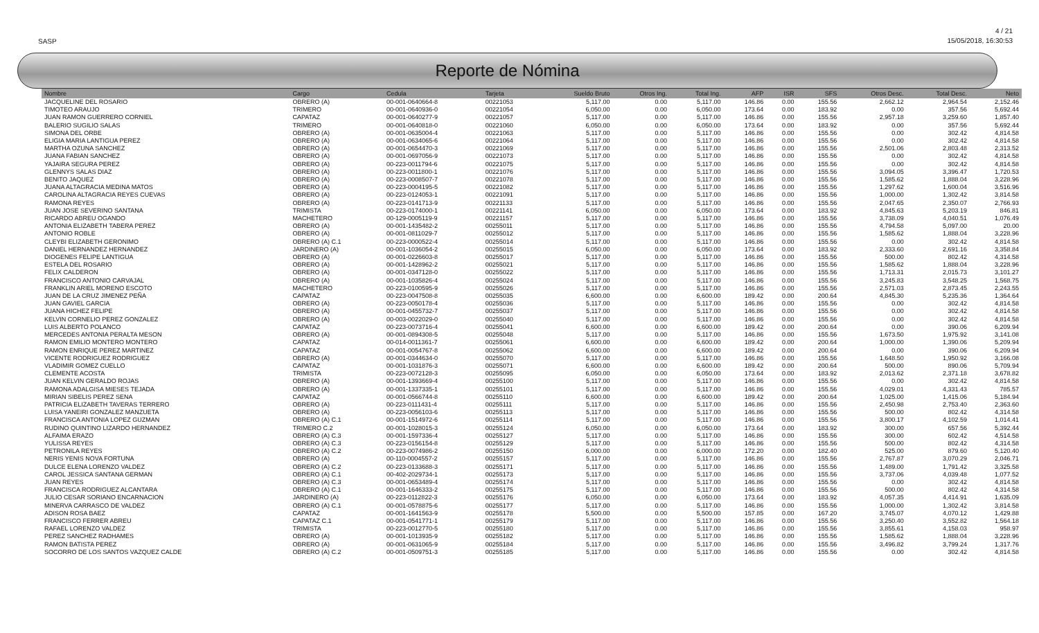SASP
4 / 21
15/05/2018, 16:30:53
Reporte de Nómina
| Nombre | Cargo | Cedula | Tarjeta | Sueldo Bruto | Otros Ing. | Total Ing. | AFP | ISR | SFS | Otros Desc. | Total Desc. | Neto |
| --- | --- | --- | --- | --- | --- | --- | --- | --- | --- | --- | --- | --- |
| JACQUELINE DEL ROSARIO | OBRERO (A) | 00-001-0640664-8 | 00221053 | 5,117.00 | 0.00 | 5,117.00 | 146.86 | 0.00 | 155.56 | 2,662.12 | 2,964.54 | 2,152.46 |
| TIMOTEO ARAUJO | TRIMERO | 00-001-0640936-0 | 00221054 | 6,050.00 | 0.00 | 6,050.00 | 173.64 | 0.00 | 183.92 | 0.00 | 357.56 | 5,692.44 |
| JUAN RAMON GUERRERO CORNIEL | CAPATAZ | 00-001-0640277-9 | 00221057 | 5,117.00 | 0.00 | 5,117.00 | 146.86 | 0.00 | 155.56 | 2,957.18 | 3,259.60 | 1,857.40 |
| BALERIO SUGILIO SALAS | TRIMERO | 00-001-0640818-0 | 00221060 | 6,050.00 | 0.00 | 6,050.00 | 173.64 | 0.00 | 183.92 | 0.00 | 357.56 | 5,692.44 |
| SIMONA DEL ORBE | OBRERO (A) | 00-001-0635004-4 | 00221063 | 5,117.00 | 0.00 | 5,117.00 | 146.86 | 0.00 | 155.56 | 0.00 | 302.42 | 4,814.58 |
| ELIGIA MARIA LANTIGUA PEREZ | OBRERO (A) | 00-001-0634065-6 | 00221064 | 5,117.00 | 0.00 | 5,117.00 | 146.86 | 0.00 | 155.56 | 0.00 | 302.42 | 4,814.58 |
| MARTHA OZUNA SANCHEZ | OBRERO (A) | 00-001-0654470-3 | 00221069 | 5,117.00 | 0.00 | 5,117.00 | 146.86 | 0.00 | 155.56 | 2,501.06 | 2,803.48 | 2,313.52 |
| JUANA FABIAN SANCHEZ | OBRERO (A) | 00-001-0697056-9 | 00221073 | 5,117.00 | 0.00 | 5,117.00 | 146.86 | 0.00 | 155.56 | 0.00 | 302.42 | 4,814.58 |
| YAJAIRA SEGURA PEREZ | OBRERO (A) | 00-223-0011794-6 | 00221075 | 5,117.00 | 0.00 | 5,117.00 | 146.86 | 0.00 | 155.56 | 0.00 | 302.42 | 4,814.58 |
| GLENNYS SALAS DIAZ | OBRERO (A) | 00-223-0011800-1 | 00221076 | 5,117.00 | 0.00 | 5,117.00 | 146.86 | 0.00 | 155.56 | 3,094.05 | 3,396.47 | 1,720.53 |
| BENITO JAQUEZ | OBRERO (A) | 00-223-0008507-7 | 00221078 | 5,117.00 | 0.00 | 5,117.00 | 146.86 | 0.00 | 155.56 | 1,585.62 | 1,888.04 | 3,228.96 |
| JUANA ALTAGRACIA MEDINA MATOS | OBRERO (A) | 00-223-0004195-5 | 00221082 | 5,117.00 | 0.00 | 5,117.00 | 146.86 | 0.00 | 155.56 | 1,297.62 | 1,600.04 | 3,516.96 |
| CAROLINA ALTAGRACIA REYES CUEVAS | OBRERO (A) | 00-223-0124053-1 | 00221091 | 5,117.00 | 0.00 | 5,117.00 | 146.86 | 0.00 | 155.56 | 1,000.00 | 1,302.42 | 3,814.58 |
| RAMONA REYES | OBRERO (A) | 00-223-0141713-9 | 00221133 | 5,117.00 | 0.00 | 5,117.00 | 146.86 | 0.00 | 155.56 | 2,047.65 | 2,350.07 | 2,766.93 |
| JUAN JOSE SEVERINO SANTANA | TRIMISTA | 00-223-0174000-1 | 00221141 | 6,050.00 | 0.00 | 6,050.00 | 173.64 | 0.00 | 183.92 | 4,845.63 | 5,203.19 | 846.81 |
| RICARDO ABREU OGANDO | MACHETERO | 00-129-0005119-9 | 00221157 | 5,117.00 | 0.00 | 5,117.00 | 146.86 | 0.00 | 155.56 | 3,738.09 | 4,040.51 | 1,076.49 |
| ANTONIA ELIZABETH TABERA PEREZ | OBRERO (A) | 00-001-1435482-2 | 00255011 | 5,117.00 | 0.00 | 5,117.00 | 146.86 | 0.00 | 155.56 | 4,794.58 | 5,097.00 | 20.00 |
| ANTONIO ROBLE | OBRERO (A) | 00-001-0811029-7 | 00255012 | 5,117.00 | 0.00 | 5,117.00 | 146.86 | 0.00 | 155.56 | 1,585.62 | 1,888.04 | 3,228.96 |
| CLEYBI ELIZABETH GERONIMO | OBRERO (A) C.1 | 00-223-0000522-4 | 00255014 | 5,117.00 | 0.00 | 5,117.00 | 146.86 | 0.00 | 155.56 | 0.00 | 302.42 | 4,814.58 |
| DANIEL HERNANDEZ HERNANDEZ | JARDINERO (A) | 00-001-1036054-2 | 00255015 | 6,050.00 | 0.00 | 6,050.00 | 173.64 | 0.00 | 183.92 | 2,333.60 | 2,691.16 | 3,358.84 |
| DIOGENES FELIPE LANTIGUA | OBRERO (A) | 00-001-0226603-8 | 00255017 | 5,117.00 | 0.00 | 5,117.00 | 146.86 | 0.00 | 155.56 | 500.00 | 802.42 | 4,314.58 |
| ESTELA DEL ROSARIO | OBRERO (A) | 00-001-1428962-2 | 00255021 | 5,117.00 | 0.00 | 5,117.00 | 146.86 | 0.00 | 155.56 | 1,585.62 | 1,888.04 | 3,228.96 |
| FELIX CALDERON | OBRERO (A) | 00-001-0347128-0 | 00255022 | 5,117.00 | 0.00 | 5,117.00 | 146.86 | 0.00 | 155.56 | 1,713.31 | 2,015.73 | 3,101.27 |
| FRANCISCO ANTONIO CARVAJAL | OBRERO (A) | 00-001-1035826-4 | 00255024 | 5,117.00 | 0.00 | 5,117.00 | 146.86 | 0.00 | 155.56 | 3,245.83 | 3,548.25 | 1,568.75 |
| FRANKLIN ARIEL MORENO ESCOTO | MACHETERO | 00-223-0100595-9 | 00255026 | 5,117.00 | 0.00 | 5,117.00 | 146.86 | 0.00 | 155.56 | 2,571.03 | 2,873.45 | 2,243.55 |
| JUAN DE LA CRUZ JIMENEZ PEÑA | CAPATAZ | 00-223-0047508-8 | 00255035 | 6,600.00 | 0.00 | 6,600.00 | 189.42 | 0.00 | 200.64 | 4,845.30 | 5,235.36 | 1,364.64 |
| JUAN GAVIEL GARCIA | OBRERO (A) | 00-223-0050178-4 | 00255036 | 5,117.00 | 0.00 | 5,117.00 | 146.86 | 0.00 | 155.56 | 0.00 | 302.42 | 4,814.58 |
| JUANA HICHEZ FELIPE | OBRERO (A) | 00-001-0455732-7 | 00255037 | 5,117.00 | 0.00 | 5,117.00 | 146.86 | 0.00 | 155.56 | 0.00 | 302.42 | 4,814.58 |
| KELVIN CORNELIO PEREZ GONZALEZ | OBRERO (A) | 00-003-0022029-0 | 00255040 | 5,117.00 | 0.00 | 5,117.00 | 146.86 | 0.00 | 155.56 | 0.00 | 302.42 | 4,814.58 |
| LUIS ALBERTO POLANCO | CAPATAZ | 00-223-0073716-4 | 00255041 | 6,600.00 | 0.00 | 6,600.00 | 189.42 | 0.00 | 200.64 | 0.00 | 390.06 | 6,209.94 |
| MERCEDES ANTONIA PERALTA MESON | OBRERO (A) | 00-001-0894308-5 | 00255048 | 5,117.00 | 0.00 | 5,117.00 | 146.86 | 0.00 | 155.56 | 1,673.50 | 1,975.92 | 3,141.08 |
| RAMON EMILIO MONTERO MONTERO | CAPATAZ | 00-014-0011361-7 | 00255061 | 6,600.00 | 0.00 | 6,600.00 | 189.42 | 0.00 | 200.64 | 1,000.00 | 1,390.06 | 5,209.94 |
| RAMON ENRIQUE PEREZ MARTINEZ | CAPATAZ | 00-001-0054767-8 | 00255062 | 6,600.00 | 0.00 | 6,600.00 | 189.42 | 0.00 | 200.64 | 0.00 | 390.06 | 6,209.94 |
| VICENTE RODRIGUEZ RODRIGUEZ | OBRERO (A) | 00-001-0344634-0 | 00255070 | 5,117.00 | 0.00 | 5,117.00 | 146.86 | 0.00 | 155.56 | 1,648.50 | 1,950.92 | 3,166.08 |
| VLADIMIR GOMEZ CUELLO | CAPATAZ | 00-001-1031876-3 | 00255071 | 6,600.00 | 0.00 | 6,600.00 | 189.42 | 0.00 | 200.64 | 500.00 | 890.06 | 5,709.94 |
| CLEMENTE ACOSTA | TRIMISTA | 00-223-0072128-3 | 00255095 | 6,050.00 | 0.00 | 6,050.00 | 173.64 | 0.00 | 183.92 | 2,013.62 | 2,371.18 | 3,678.82 |
| JUAN KELVIN GERALDO ROJAS | OBRERO (A) | 00-001-1393669-4 | 00255100 | 5,117.00 | 0.00 | 5,117.00 | 146.86 | 0.00 | 155.56 | 0.00 | 302.42 | 4,814.58 |
| RAMONA ADALGISA MIESES TEJADA | OBRERO (A) | 00-001-1337335-1 | 00255101 | 5,117.00 | 0.00 | 5,117.00 | 146.86 | 0.00 | 155.56 | 4,029.01 | 4,331.43 | 785.57 |
| MIRIAN SIBELIS PEREZ SENA | CAPATAZ | 00-001-0566744-8 | 00255110 | 6,600.00 | 0.00 | 6,600.00 | 189.42 | 0.00 | 200.64 | 1,025.00 | 1,415.06 | 5,184.94 |
| PATRICIA ELIZABETH TAVERAS TERRERO | OBRERO (A) | 00-223-0111431-4 | 00255111 | 5,117.00 | 0.00 | 5,117.00 | 146.86 | 0.00 | 155.56 | 2,450.98 | 2,753.40 | 2,363.60 |
| LUISA YANEIRI GONZALEZ MANZUETA | OBRERO (A) | 00-223-0056103-6 | 00255113 | 5,117.00 | 0.00 | 5,117.00 | 146.86 | 0.00 | 155.56 | 500.00 | 802.42 | 4,314.58 |
| FRANCISCA ANTONIA LOPEZ GUZMAN | OBRERO (A) C.1 | 00-001-1514972-6 | 00255114 | 5,117.00 | 0.00 | 5,117.00 | 146.86 | 0.00 | 155.56 | 3,800.17 | 4,102.59 | 1,014.41 |
| RUDINO QUINTINO LIZARDO HERNANDEZ | TRIMERO C.2 | 00-001-1028015-3 | 00255124 | 6,050.00 | 0.00 | 6,050.00 | 173.64 | 0.00 | 183.92 | 300.00 | 657.56 | 5,392.44 |
| ALFAIMA ERAZO | OBRERO (A) C.3 | 00-001-1597336-4 | 00255127 | 5,117.00 | 0.00 | 5,117.00 | 146.86 | 0.00 | 155.56 | 300.00 | 602.42 | 4,514.58 |
| YULISSA REYES | OBRERO (A) C.3 | 00-223-0156154-8 | 00255129 | 5,117.00 | 0.00 | 5,117.00 | 146.86 | 0.00 | 155.56 | 500.00 | 802.42 | 4,314.58 |
| PETRONILA REYES | OBRERO (A) C.2 | 00-223-0074986-2 | 00255150 | 6,000.00 | 0.00 | 6,000.00 | 172.20 | 0.00 | 182.40 | 525.00 | 879.60 | 5,120.40 |
| NERIS YENIS NOVA FORTUNA | OBRERO (A) | 00-110-0004557-2 | 00255157 | 5,117.00 | 0.00 | 5,117.00 | 146.86 | 0.00 | 155.56 | 2,767.87 | 3,070.29 | 2,046.71 |
| DULCE ELENA LORENZO VALDEZ | OBRERO (A) C.2 | 00-223-0133688-3 | 00255171 | 5,117.00 | 0.00 | 5,117.00 | 146.86 | 0.00 | 155.56 | 1,489.00 | 1,791.42 | 3,325.58 |
| CAROL JESSICA SANTANA GERMAN | OBRERO (A) C.1 | 00-402-2029734-1 | 00255173 | 5,117.00 | 0.00 | 5,117.00 | 146.86 | 0.00 | 155.56 | 3,737.06 | 4,039.48 | 1,077.52 |
| JUAN REYES | OBRERO (A) C.3 | 00-001-0653489-4 | 00255174 | 5,117.00 | 0.00 | 5,117.00 | 146.86 | 0.00 | 155.56 | 0.00 | 302.42 | 4,814.58 |
| FRANCISCA RODRIGUEZ ALCANTARA | OBRERO (A) C.1 | 00-001-1646333-2 | 00255175 | 5,117.00 | 0.00 | 5,117.00 | 146.86 | 0.00 | 155.56 | 500.00 | 802.42 | 4,314.58 |
| JULIO CESAR SORIANO ENCARNACION | JARDINERO (A) | 00-223-0112822-3 | 00255176 | 6,050.00 | 0.00 | 6,050.00 | 173.64 | 0.00 | 183.92 | 4,057.35 | 4,414.91 | 1,635.09 |
| MINERVA CARRASCO DE VALDEZ | OBRERO (A) C.1 | 00-001-0578875-6 | 00255177 | 5,117.00 | 0.00 | 5,117.00 | 146.86 | 0.00 | 155.56 | 1,000.00 | 1,302.42 | 3,814.58 |
| ADISON ROSA BAEZ | CAPATAZ | 00-001-1641563-9 | 00255178 | 5,500.00 | 0.00 | 5,500.00 | 157.85 | 0.00 | 167.20 | 3,745.07 | 4,070.12 | 1,429.88 |
| FRANCISCO FERRER ABREU | CAPATAZ C.1 | 00-001-0541771-1 | 00255179 | 5,117.00 | 0.00 | 5,117.00 | 146.86 | 0.00 | 155.56 | 3,250.40 | 3,552.82 | 1,564.18 |
| RAFAEL LORENZO VALDEZ | TRIMISTA | 00-223-0012770-5 | 00255180 | 5,117.00 | 0.00 | 5,117.00 | 146.86 | 0.00 | 155.56 | 3,855.61 | 4,158.03 | 958.97 |
| PEREZ SANCHEZ RADHAMES | OBRERO (A) | 00-001-1013935-9 | 00255182 | 5,117.00 | 0.00 | 5,117.00 | 146.86 | 0.00 | 155.56 | 1,585.62 | 1,888.04 | 3,228.96 |
| RAMON BATISTA PEREZ | OBRERO (A) | 00-001-0631065-9 | 00255184 | 5,117.00 | 0.00 | 5,117.00 | 146.86 | 0.00 | 155.56 | 3,496.82 | 3,799.24 | 1,317.76 |
| SOCORRO DE LOS SANTOS VAZQUEZ CALDE | OBRERO (A) C.2 | 00-001-0509751-3 | 00255185 | 5,117.00 | 0.00 | 5,117.00 | 146.86 | 0.00 | 155.56 | 0.00 | 302.42 | 4,814.58 |